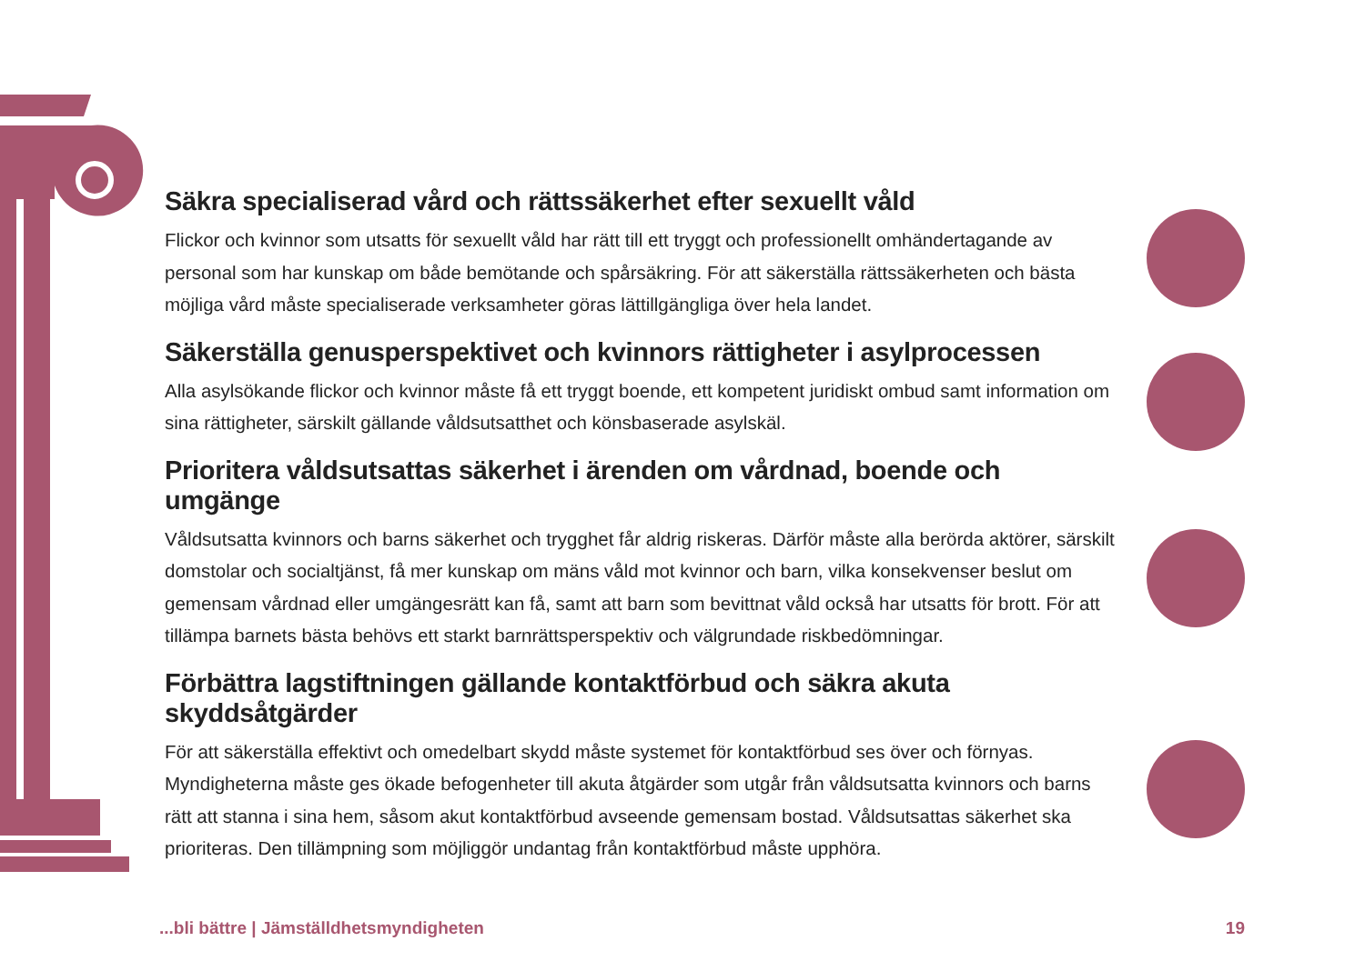Säkra specialiserad vård och rättssäkerhet efter sexuellt våld
Flickor och kvinnor som utsatts för sexuellt våld har rätt till ett tryggt och professionellt omhändertagande av personal som har kunskap om både bemötande och spårsäkring. För att säkerställa rättssäkerheten och bästa möjliga vård måste specialiserade verksamheter göras lättillgängliga över hela landet.
Säkerställa genusperspektivet och kvinnors rättigheter i asylprocessen
Alla asylsökande flickor och kvinnor måste få ett tryggt boende, ett kompetent juridiskt ombud samt information om sina rättigheter, särskilt gällande våldsutsatthet och könsbaserade asylskäl.
Prioritera våldsutsattas säkerhet i ärenden om vårdnad, boende och umgänge
Våldsutsatta kvinnors och barns säkerhet och trygghet får aldrig riskeras. Därför måste alla berörda aktörer, särskilt domstolar och socialtjänst, få mer kunskap om mäns våld mot kvinnor och barn, vilka konsekvenser beslut om gemensam vårdnad eller umgängesrätt kan få, samt att barn som bevittnat våld också har utsatts för brott. För att tillämpa barnets bästa behövs ett starkt barnrättsperspektiv och välgrundade riskbedömningar.
Förbättra lagstiftningen gällande kontaktförbud och säkra akuta skyddsåtgärder
För att säkerställa effektivt och omedelbart skydd måste systemet för kontaktförbud ses över och förnyas. Myndigheterna måste ges ökade befogenheter till akuta åtgärder som utgår från våldsutsatta kvinnors och barns rätt att stanna i sina hem, såsom akut kontaktförbud avseende gemensam bostad. Våldsutsattas säkerhet ska prioriteras. Den tillämpning som möjliggör undantag från kontaktförbud måste upphöra.
...bli bättre | Jämställdhetsmyndigheten 19